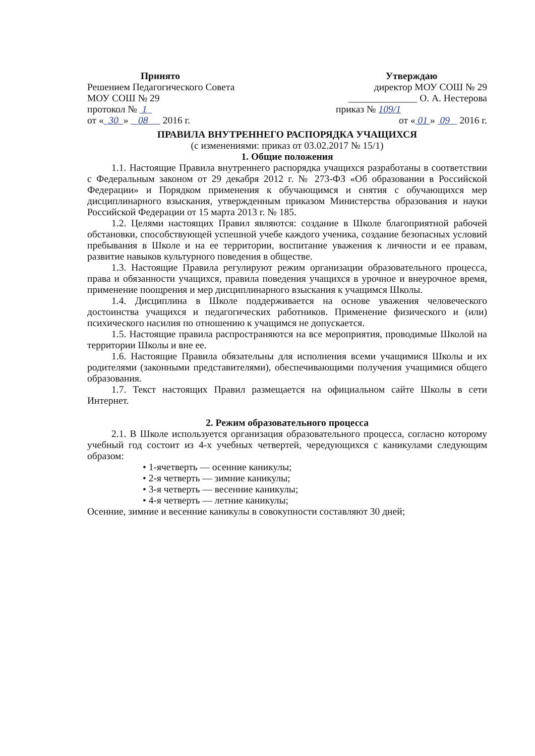Принято
Решением Педагогического Совета
МОУ СОШ № 29
протокол № 1
от « 30 » 08 2016 г.
Утверждаю
директор МОУ СОШ № 29
______________ О. А. Нестерова
приказ № 109/1
от « 01 » 09 2016 г.
ПРАВИЛА ВНУТРЕННЕГО РАСПОРЯДКА УЧАЩИХСЯ
(с изменениями: приказ от 03.02.2017 № 15/1)
1. Общие положения
1.1. Настоящие Правила внутреннего распорядка учащихся разработаны в соответствии с Федеральным законом от 29 декабря 2012 г. № 273-ФЗ «Об образовании в Российской Федерации» и Порядком применения к обучающимся и снятия с обучающихся мер дисциплинарного взыскания, утвержденным приказом Министерства образования и науки Российской Федерации от 15 марта 2013 г. № 185.
1.2. Целями настоящих Правил являются: создание в Школе благоприятной рабочей обстановки, способствующей успешной учебе каждого ученика, создание безопасных условий пребывания в Школе и на ее территории, воспитание уважения к личности и ее правам, развитие навыков культурного поведения в обществе.
1.3. Настоящие Правила регулируют режим организации образовательного процесса, права и обязанности учащихся, правила поведения учащихся в урочное и внеурочное время, применение поощрения и мер дисциплинарного взыскания к учащимся Школы.
1.4. Дисциплина в Школе поддерживается на основе уважения человеческого достоинства учащихся и педагогических работников. Применение физического и (или) психического насилия по отношению к учащимся не допускается.
1.5. Настоящие правила распространяются на все мероприятия, проводимые Школой на территории Школы и вне ее.
1.6. Настоящие Правила обязательны для исполнения всеми учащимися Школы и их родителями (законными представителями), обеспечивающими получения учащимися общего образования.
1.7. Текст настоящих Правил размещается на официальном сайте Школы в сети Интернет.
2. Режим образовательного процесса
2.1. В Школе используется организация образовательного процесса, согласно которому учебный год состоит из 4-х учебных четвертей, чередующихся с каникулами следующим образом:
• 1-ячетверть — осенние каникулы;
• 2-я четверть — зимние каникулы;
• 3-я четверть — весенние каникулы;
• 4-я четверть — летние каникулы;
Осенние, зимние и весенние каникулы в совокупности составляют 30 дней;